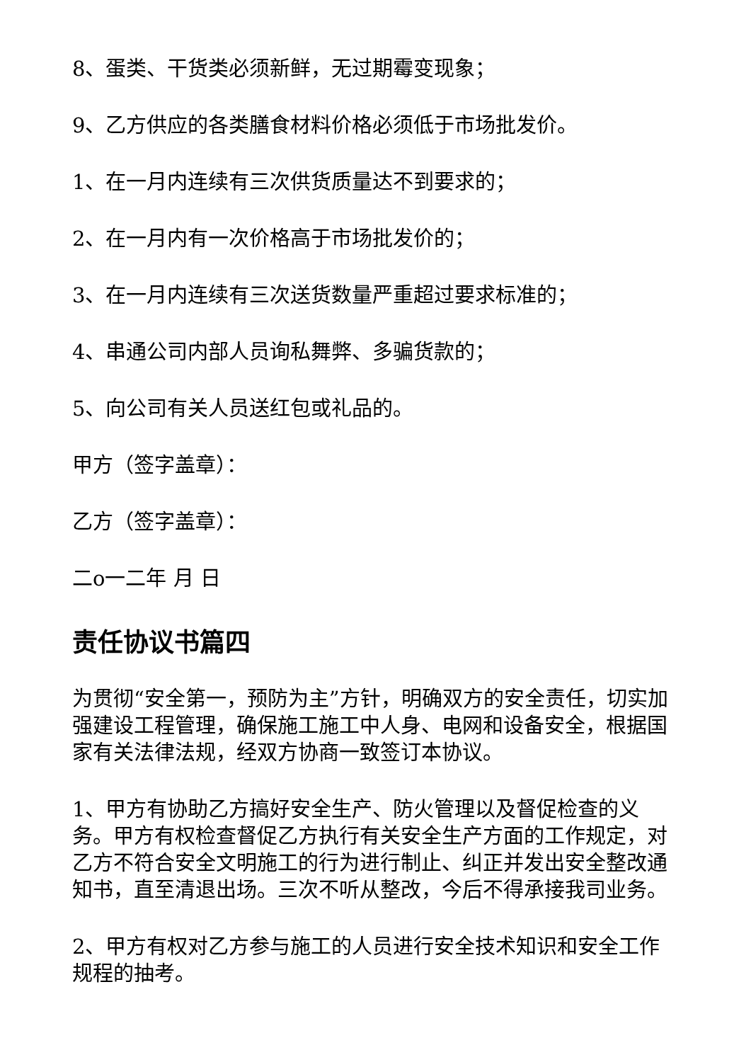8、蛋类、干货类必须新鲜，无过期霉变现象；
9、乙方供应的各类膳食材料价格必须低于市场批发价。
1、在一月内连续有三次供货质量达不到要求的；
2、在一月内有一次价格高于市场批发价的；
3、在一月内连续有三次送货数量严重超过要求标准的；
4、串通公司内部人员询私舞弊、多骗货款的；
5、向公司有关人员送红包或礼品的。
甲方（签字盖章）：
乙方（签字盖章）：
二o一二年 月 日
责任协议书篇四
为贯彻“安全第一，预防为主”方针，明确双方的安全责任，切实加强建设工程管理，确保施工施工中人身、电网和设备安全，根据国家有关法律法规，经双方协商一致签订本协议。
1、甲方有协助乙方搞好安全生产、防火管理以及督促检查的义务。甲方有权检查督促乙方执行有关安全生产方面的工作规定，对乙方不符合安全文明施工的行为进行制止、纠正并发出安全整改通知书，直至清退出场。三次不听从整改，今后不得承接我司业务。
2、甲方有权对乙方参与施工的人员进行安全技术知识和安全工作规程的抽考。